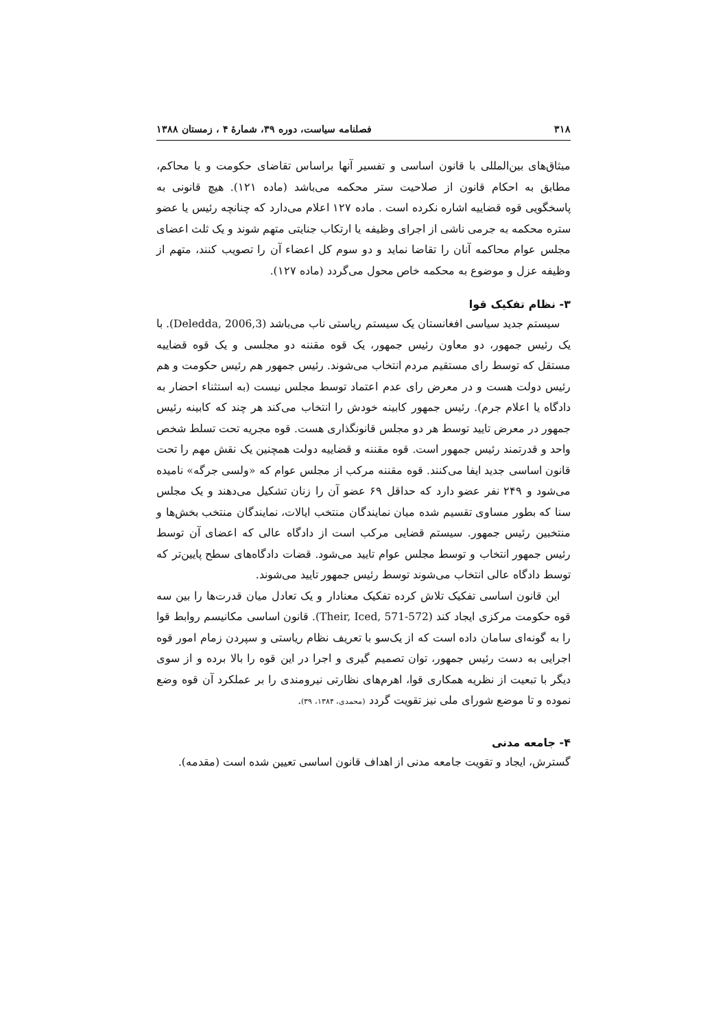۳۱۸ فصلنامه سیاست، دوره ۳۹، شمارهٔ ۴ ، زمستان ۱۳۸۸
میثاق‌های بین‌المللی با قانون اساسی و تفسیر آنها براساس تقاضای حکومت و یا محاکم، مطابق به احکام قانون از صلاحیت ستر محکمه می‌باشد (ماده ۱۲۱). هیچ قانونی به پاسخگویی قوه قضاییه اشاره نکرده است . ماده ۱۲۷ اعلام می‌دارد که چنانچه رئیس یا عضو ستره محکمه به جرمی ناشی از اجرای وظیفه یا ارتکاب جنایتی متهم شوند و یک ثلث اعضای مجلس عوام محاکمه آنان را تقاضا نماید و دو سوم کل اعضاء آن را تصویب کنند، متهم از وظیفه عزل و موضوع به محکمه خاص محول می‌گردد (ماده ۱۲۷).
۳- نظام تفکیک قوا
سیستم جدید سیاسی افغانستان یک سیستم ریاستی ناب می‌باشد (Deledda, 2006,3). با یک رئیس جمهور، دو معاون رئیس جمهور، یک قوه مقننه دو مجلسی و یک قوه قضاییه مستقل که توسط رای مستقیم مردم انتخاب می‌شوند. رئیس جمهور هم رئیس حکومت و هم رئیس دولت هست و در معرض رای عدم اعتماد توسط مجلس نیست (به استثناء احضار به دادگاه یا اعلام جرم). رئیس جمهور کابینه خودش را انتخاب می‌کند هر چند که کابینه رئیس جمهور در معرض تایید توسط هر دو مجلس قانونگذاری هست. قوه مجریه تحت تسلط شخص واحد و قدرتمند رئیس جمهور است. قوه مقننه و قضاییه دولت همچنین یک نقش مهم را تحت قانون اساسی جدید ایفا می‌کنند. قوه مقننه مرکب از مجلس عوام که «ولسی جرگه» نامیده می‌شود و ۲۴۹ نفر عضو دارد که حداقل ۶۹ عضو آن را زنان تشکیل می‌دهند و یک مجلس سنا که بطور مساوی تقسیم شده میان نمایندگان منتخب ایالات، نمایندگان منتخب بخش‌ها و منتخبین رئیس جمهور. سیستم قضایی مرکب است از دادگاه عالی که اعضای آن توسط رئیس جمهور انتخاب و توسط مجلس عوام تایید می‌شود. قضات دادگاه‌های سطح پایین‌تر که توسط دادگاه عالی انتخاب می‌شوند توسط رئیس جمهور تایید می‌شوند.
این قانون اساسی تفکیک تلاش کرده تفکیک معنادار و یک تعادل میان قدرت‌ها را بین سه قوه حکومت مرکزی ایجاد کند (Their, Iced, 571-572). قانون اساسی مکانیسم روابط قوا را به گونه‌ای سامان داده است که از یک‌سو با تعریف نظام ریاستی و سپردن زمام امور قوه اجرایی به دست رئیس جمهور، توان تصمیم گیری و اجرا در این قوه را بالا برده و از سوی دیگر با تبعیت از نظریه همکاری قوا، اهرم‌های نظارتی نیرومندی را بر عملکرد آن قوه وضع نموده و تا موضع شورای ملی نیز تقویت گردد (محمدی، ۱۳۸۴، ۳۹).
۴- جامعه مدنی
گسترش، ایجاد و تقویت جامعه مدنی از اهداف قانون اساسی تعیین شده است (مقدمه).